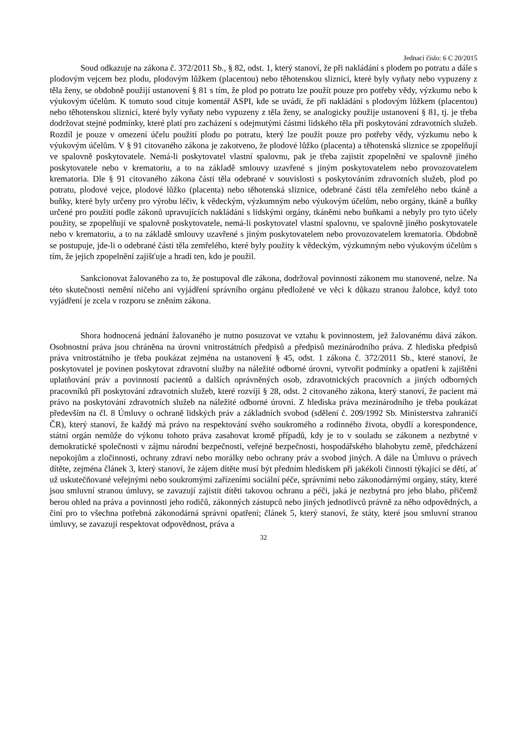Jednací číslo: 6 C 20/2015
Soud odkazuje na zákona č. 372/2011 Sb., § 82, odst. 1, který stanoví, že při nakládání s plodem po potratu a dále s plodovým vejcem bez plodu, plodovým lůžkem (placentou) nebo těhotenskou sliznicí, které byly vyňaty nebo vypuzeny z těla ženy, se obdobně použijí ustanovení § 81 s tím, že plod po potratu lze použít pouze pro potřeby vědy, výzkumu nebo k výukovým účelům. K tomuto soud cituje komentář ASPI, kde se uvádí, že při nakládání s plodovým lůžkem (placentou) nebo těhotenskou sliznicí, které byly vyňaty nebo vypuzeny z těla ženy, se analogicky použije ustanovení § 81, tj. je třeba dodržovat stejné podmínky, které platí pro zacházení s odejmutými částmi lidského těla při poskytování zdravotních služeb. Rozdíl je pouze v omezení účelu použití plodu po potratu, který lze použít pouze pro potřeby vědy, výzkumu nebo k výukovým účelům. V § 91 citovaného zákona je zakotveno, že plodové lůžko (placenta) a těhotenská sliznice se zpopelňují ve spalovně poskytovatele. Nemá-li poskytovatel vlastní spalovnu, pak je třeba zajistit zpopelnění ve spalovně jiného poskytovatele nebo v krematoriu, a to na základě smlouvy uzavřené s jiným poskytovatelem nebo provozovatelem krematoria. Dle § 91 citovaného zákona části těla odebrané v souvislosti s poskytováním zdravotních služeb, plod po potratu, plodové vejce, plodové lůžko (placenta) nebo těhotenská sliznice, odebrané části těla zemřelého nebo tkáně a buňky, které byly určeny pro výrobu léčiv, k vědeckým, výzkumným nebo výukovým účelům, nebo orgány, tkáně a buňky určené pro použití podle zákonů upravujících nakládání s lidskými orgány, tkáněmi nebo buňkami a nebyly pro tyto účely použity, se zpopelňují ve spalovně poskytovatele, nemá-li poskytovatel vlastní spalovnu, ve spalovně jiného poskytovatele nebo v krematoriu, a to na základě smlouvy uzavřené s jiným poskytovatelem nebo provozovatelem krematoria. Obdobně se postupuje, jde-li o odebrané části těla zemřelého, které byly použity k vědeckým, výzkumným nebo výukovým účelům s tím, že jejich zpopelnění zajišťuje a hradí ten, kdo je použil.
Sankcionovat žalovaného za to, že postupoval dle zákona, dodržoval povinnosti zákonem mu stanovené, nelze. Na této skutečnosti nemění ničeho ani vyjádření správního orgánu předložené ve věci k důkazu stranou žalobce, když toto vyjádření je zcela v rozporu se zněním zákona.
Shora hodnocená jednání žalovaného je nutno posuzovat ve vztahu k povinnostem, jež žalovanému dává zákon. Osobnostní práva jsou chráněna na úrovni vnitrostátních předpisů a předpisů mezinárodního práva. Z hlediska předpisů práva vnitrostátního je třeba poukázat zejména na ustanovení § 45, odst. 1 zákona č. 372/2011 Sb., které stanoví, že poskytovatel je povinen poskytovat zdravotní služby na náležité odborné úrovni, vytvořit podmínky a opatření k zajištění uplatňování práv a povinností pacientů a dalších oprávněných osob, zdravotnických pracovních a jiných odborných pracovníků při poskytování zdravotních služeb, které rozvíjí § 28, odst. 2 citovaného zákona, který stanoví, že pacient má právo na poskytování zdravotních služeb na náležité odborné úrovni. Z hlediska práva mezinárodního je třeba poukázat především na čl. 8 Úmluvy o ochraně lidských práv a základních svobod (sdělení č. 209/1992 Sb. Ministerstva zahraničí ČR), který stanoví, že každý má právo na respektování svého soukromého a rodinného života, obydlí a korespondence, státní orgán nemůže do výkonu tohoto práva zasahovat kromě případů, kdy je to v souladu se zákonem a nezbytné v demokratické společnosti v zájmu národní bezpečnosti, veřejné bezpečnosti, hospodářského blahobytu země, předcházení nepokojům a zločinnosti, ochrany zdraví nebo morálky nebo ochrany práv a svobod jiných. A dále na Úmluvu o právech dítěte, zejména článek 3, který stanoví, že zájem dítěte musí být předním hlediskem při jakékoli činnosti týkající se dětí, ať už uskutečňované veřejnými nebo soukromými zařízeními sociální péče, správními nebo zákonodárnými orgány, státy, které jsou smluvní stranou úmluvy, se zavazují zajistit dítěti takovou ochranu a péči, jaká je nezbytná pro jeho blaho, přičemž berou ohled na práva a povinnosti jeho rodičů, zákonných zástupců nebo jiných jednotlivců právně za něho odpovědných, a činí pro to všechna potřebná zákonodárná správní opatření; článek 5, který stanoví, že státy, které jsou smluvní stranou úmluvy, se zavazují respektovat odpovědnost, práva a
32